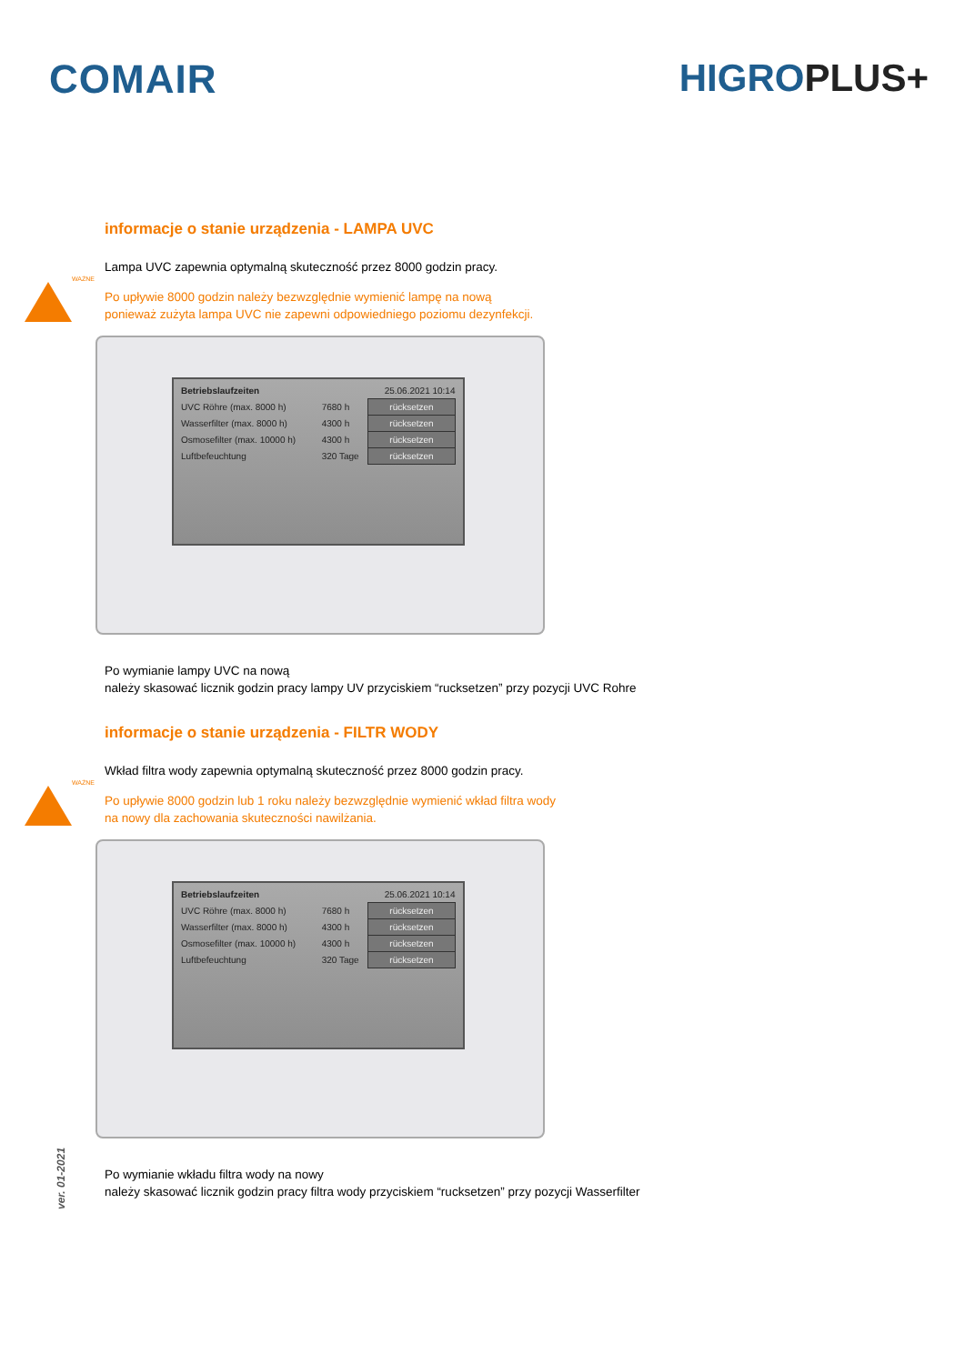COMAIR HIGROPLUS+
informacje o stanie urządzenia - LAMPA UVC
Lampa UVC zapewnia optymalną skuteczność przez 8000 godzin pracy.
WAŻNE
Po upływie 8000 godzin należy bezwzględnie wymienić lampę na nową
ponieważ zużyta lampa UVC nie zapewni odpowiedniego poziomu dezynfekcji.
| Betriebslaufzeiten | 25.06.2021 10:14 | |
| UVC Röhre (max. 8000 h) | 7680 h | rücksetzen |
| Wasserfilter (max. 8000 h) | 4300 h | rücksetzen |
| Osmosefilter (max. 10000 h) | 4300 h | rücksetzen |
| Luftbefeuchtung | 320 Tage | rücksetzen |
Po wymianie lampy UVC na nową
należy skasować licznik godzin pracy lampy UV przyciskiem “rucksetzen” przy pozycji UVC Rohre
informacje o stanie urządzenia - FILTR WODY
Wkład filtra wody zapewnia optymalną skuteczność przez 8000 godzin pracy.
WAŻNE
Po upływie 8000 godzin lub 1 roku należy bezwzględnie wymienić wkład filtra wody
na nowy dla zachowania skuteczności nawilżania.
| Betriebslaufzeiten | 25.06.2021 10:14 | |
| UVC Röhre (max. 8000 h) | 7680 h | rücksetzen |
| Wasserfilter (max. 8000 h) | 4300 h | rücksetzen |
| Osmosefilter (max. 10000 h) | 4300 h | rücksetzen |
| Luftbefeuchtung | 320 Tage | rücksetzen |
Po wymianie wkładu filtra wody na nowy
należy skasować licznik godzin pracy filtra wody przyciskiem “rucksetzen” przy pozycji Wasserfilter
ver. 01-2021